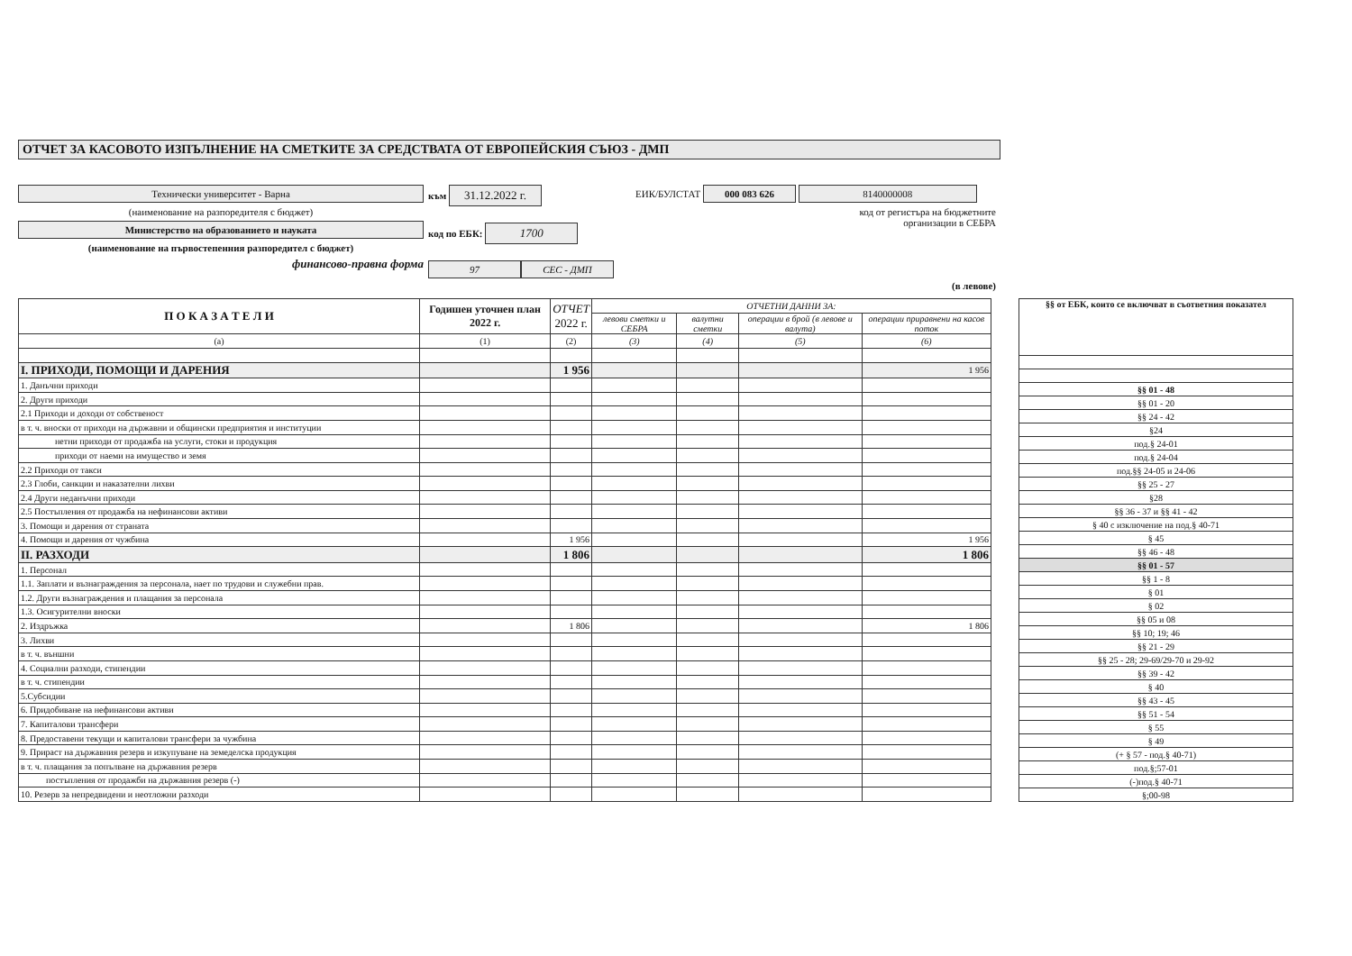ОТЧЕТ ЗА КАСОВОТО ИЗПЪЛНЕНИЕ НА СМЕТКИТЕ ЗА СРЕДСТВАТА ОТ ЕВРОПЕЙСКИЯ СЪЮЗ - ДМП
Технически университет - Варна
(наименование на разпоредителя с бюджет)
Министерство на образованието и науката
(наименование на първостепенния разпоредител с бюджет)
финансово-правна форма
към 31.12.2022 г.
код по ЕБК: 1700
97 СЕС - ДМП
ЕИК/БУЛСТАТ 000 083 626 8140000008
код от регистъра на бюджетните
организации в СЕБРА
(в левове)
| П О К А З А Т Е Л И | Годишен уточнен план 2022 г. | ОТЧЕТ 2022 г. | ОТЧЕТНИ ДАННИ ЗА: | | | |
| --- | --- | --- | --- | --- | --- | --- |
| | | | левови сметки и СЕБРА | валутни сметки | операции в брой (в левове и валута) | операции приравнени на касов поток |
| (а) | (1) | (2) | (3) | (4) | (5) | (6) |
| I. ПРИХОДИ, ПОМОЩИ И ДАРЕНИЯ | | 1 956 | | | | 1 956 |
| 1. Данъчни приходи | | | | | | |
| 2. Други приходи | | | | | | |
| 2.1 Приходи и доходи от собственост | | | | | | |
| в т. ч. вноски от приходи на държавни и общински предприятия и институции | | | | | | |
| нетни приходи от продажба на услуги, стоки и продукция | | | | | | |
| приходи от наеми на имущество и земя | | | | | | |
| 2.2 Приходи от такси | | | | | | |
| 2.3 Глоби, санкции и наказателни лихви | | | | | | |
| 2.4 Други неданъчни приходи | | | | | | |
| 2.5 Постъпления от продажба на нефинансови активи | | | | | | |
| 3. Помощи и дарения от страната | | | | | | |
| 4. Помощи и дарения от чужбина | | 1 956 | | | | 1 956 |
| II. РАЗХОДИ | | 1 806 | | | | 1 806 |
| 1. Персонал | | | | | | |
| 1.1. Заплати и възнаграждения за персонала, нает по трудови и служебни прав. | | | | | | |
| 1.2. Други възнаграждения и плащания за персонала | | | | | | |
| 1.3. Осигурителни вноски | | | | | | |
| 2. Издръжка | | 1 806 | | | | 1 806 |
| 3. Лихви | | | | | | |
| в т. ч. външни | | | | | | |
| 4. Социални разходи, стипендии | | | | | | |
| в т. ч. стипендии | | | | | | |
| 5.Субсидии | | | | | | |
| 6. Придобиване на нефинансови активи | | | | | | |
| 7. Капиталови трансфери | | | | | | |
| 8. Предоставени текущи и капиталови трансфери за чужбина | | | | | | |
| 9. Прираст на държавния резерв и изкупуване на земеделска продукция | | | | | | |
| в т. ч. плащания за попълване на държавния резерв | | | | | | |
| постъпления от продажби на държавния резерв (-) | | | | | | |
| 10. Резерв за непредвидени и неотложни разходи | | | | | | |
| §§ от ЕБК, които се включват в съответния показател |
| --- |
| §§ 01 - 48 |
| §§ 01 - 20 |
| §§ 24 - 42 |
| §24 |
| под.§ 24-01 |
| под.§ 24-04 |
| под.§§ 24-05 и 24-06 |
| §§ 25 - 27 |
| §28 |
| §§ 36 - 37 и §§ 41 - 42 |
| § 40 с изключение на под.§ 40-71 |
| § 45 |
| §§ 46 - 48 |
| §§ 01 - 57 |
| §§ 1 - 8 |
| § 01 |
| § 02 |
| §§ 05 и 08 |
| §§ 10; 19; 46 |
| §§ 21 - 29 |
| §§ 25 - 28; 29-69/29-70 и 29-92 |
| §§ 39 - 42 |
| § 40 |
| §§ 43 - 45 |
| §§ 51 - 54 |
| § 55 |
| § 49 |
| (+ § 57 - под.§ 40-71) |
| под.§;57-01 |
| (-)под.§ 40-71 |
| §;00-98 |